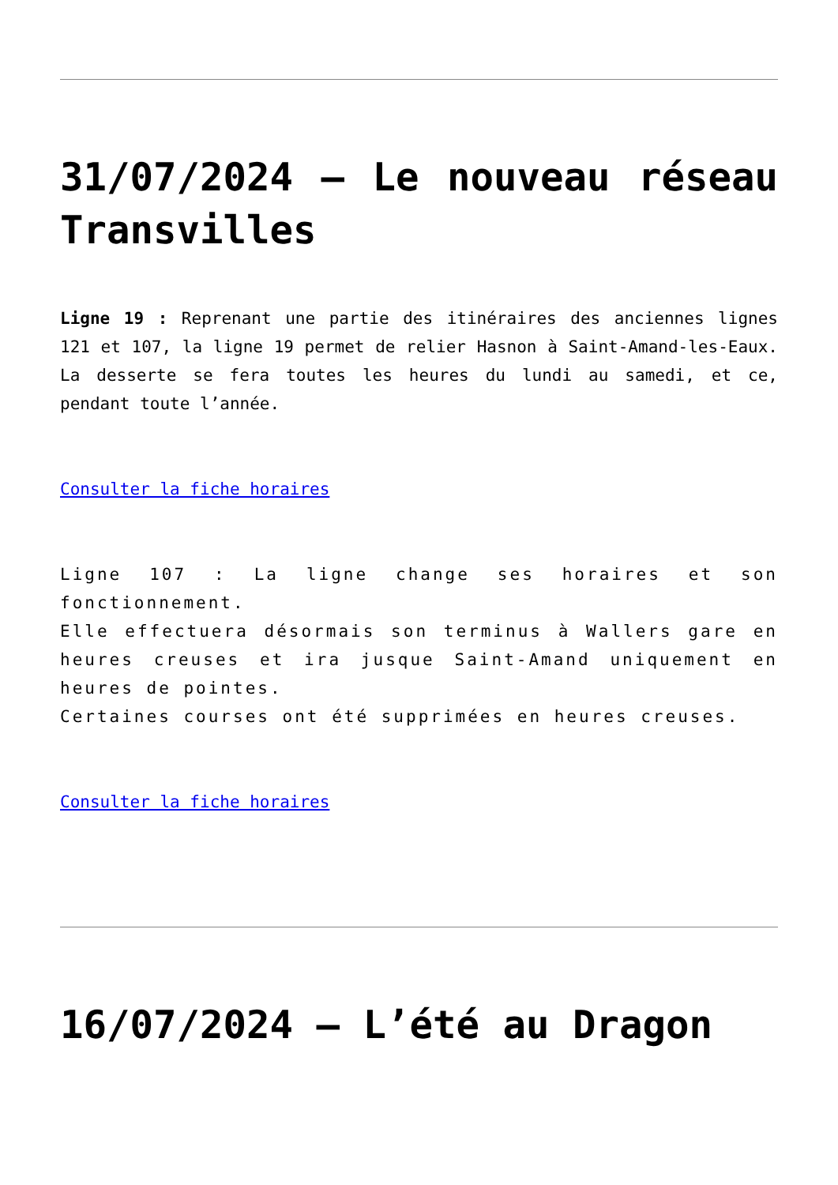31/07/2024 – Le nouveau réseau Transvilles
Ligne 19 : Reprenant une partie des itinéraires des anciennes lignes 121 et 107, la ligne 19 permet de relier Hasnon à Saint-Amand-les-Eaux. La desserte se fera toutes les heures du lundi au samedi, et ce, pendant toute l’année.
Consulter la fiche horaires
Ligne 107 : La ligne change ses horaires et son fonctionnement.
Elle effectuera désormais son terminus à Wallers gare en heures creuses et ira jusque Saint-Amand uniquement en heures de pointes.
Certaines courses ont été supprimées en heures creuses.
Consulter la fiche horaires
16/07/2024 – L’été au Dragon